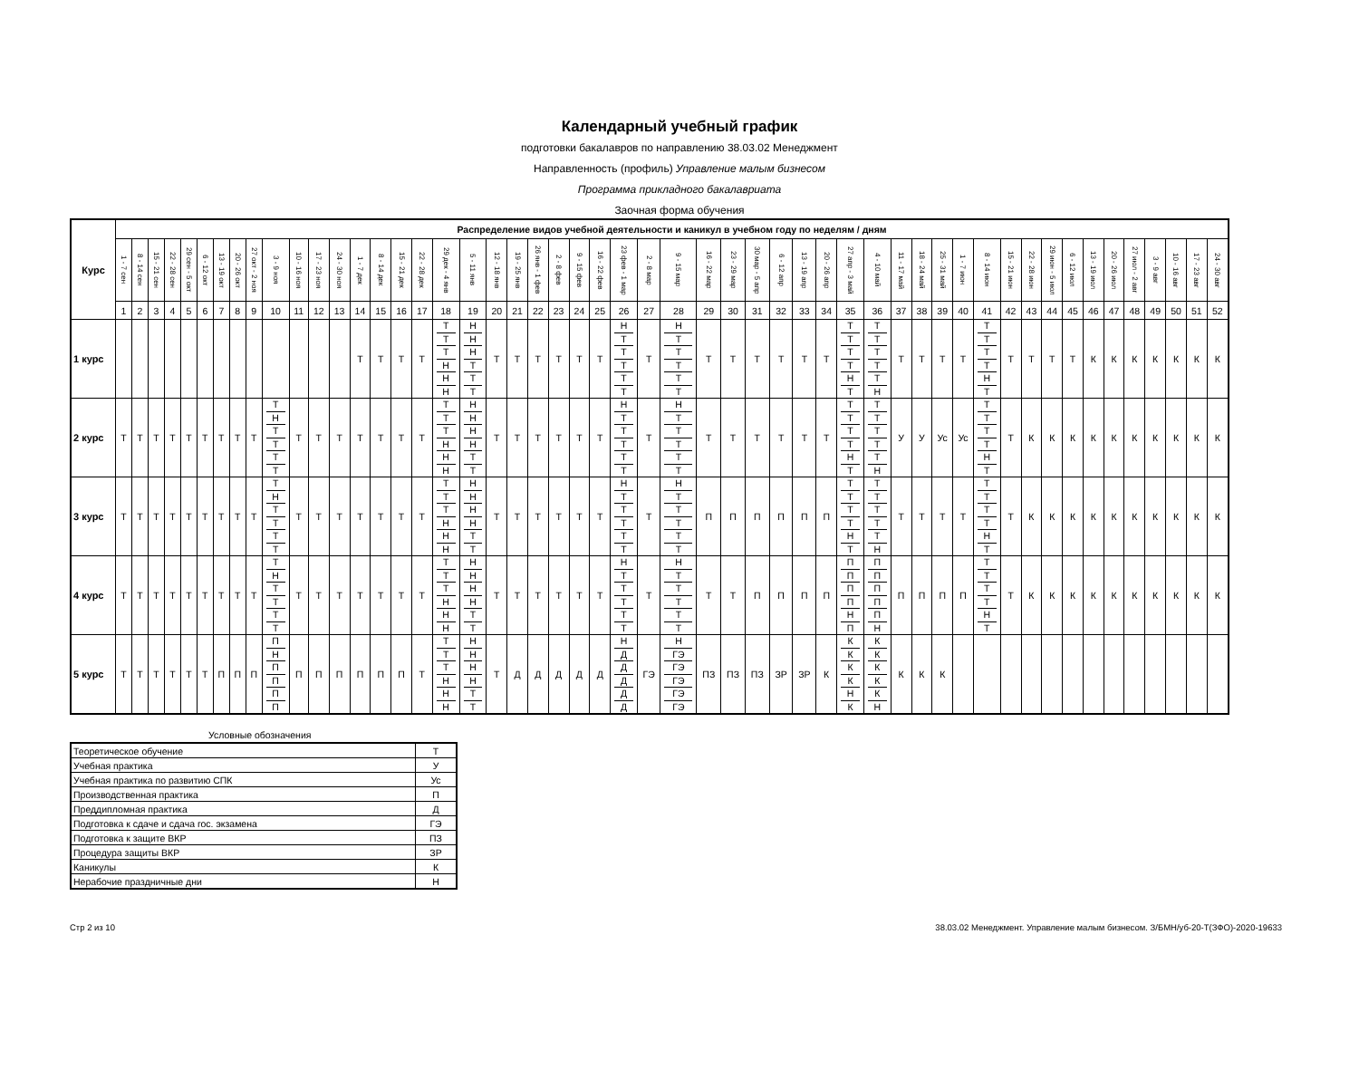Календарный учебный график
подготовки бакалавров по направлению 38.03.02 Менеджмент
Направленность (профиль) Управление малым бизнесом
Программа прикладного бакалавриата
Заочная форма обучения
| Курс | Распределение видов учебной деятельности и каникул в учебном году по неделям / дням | | | | | | | | | | | | | | | | | | | | | | | | | | | | | | | | | | | | | | | | | | | | | | | | | | | |
| --- | --- | --- | --- | --- | --- | --- | --- | --- | --- | --- | --- | --- | --- | --- | --- | --- | --- | --- | --- | --- | --- | --- | --- | --- | --- | --- | --- | --- | --- | --- | --- | --- | --- | --- | --- | --- | --- | --- | --- | --- | --- | --- | --- | --- | --- | --- | --- | --- | --- | --- | --- | --- |
| | 1 - 7 сен | 8 - 14 сен | 15 - 21 сен | 22 - 28 сен | 29 сен - 5 окт | 6 - 12 окт | 13 - 19 окт | 20 - 26 окт | 27 окт - 2 ноя | 3 - 9 ноя | 10 - 16 ноя | 17 - 23 ноя | 24 - 30 ноя | 1 - 7 дек | 8 - 14 дек | 15 - 21 дек | 22 - 28 дек | 29 дек - 4 янв | 5 - 11 янв | 12 - 18 янв | 19 - 25 янв | 26 янв - 1 фев | 2 - 8 фев | 9 - 15 фев | 16 - 22 фев | 23 фев - 1 мар | 2 - 8 мар | 9 - 15 мар | 16 - 22 мар | 23 - 29 мар | 30 мар - 5 апр | 6 - 12 апр | 13 - 19 апр | 20 - 26 апр | 27 апр - 3 май | 4 - 10 май | 11 - 17 май | 18 - 24 май | 25 - 31 май | 1 - 7 июн | 8 - 14 июн | 15 - 21 июн | 22 - 28 июн | 29 июн - 5 июл | 6 - 12 июл | 13 - 19 июл | 20 - 26 июл | 27 июл - 2 авг | 3 - 9 авг | 10 - 16 авг | 17 - 23 авг | 24 - 30 авг |
| | 1 | 2 | 3 | 4 | 5 | 6 | 7 | 8 | 9 | 10 | 11 | 12 | 13 | 14 | 15 | 16 | 17 | 18 | 19 | 20 | 21 | 22 | 23 | 24 | 25 | 26 | 27 | 28 | 29 | 30 | 31 | 32 | 33 | 34 | 35 | 36 | 37 | 38 | 39 | 40 | 41 | 42 | 43 | 44 | 45 | 46 | 47 | 48 | 49 | 50 | 51 | 52 |
| 1 курс | | | | | | | | | | | | | | Т | Т | Т | Т | Т Т Т Н Н Н | Н Н Н Т Т Т | Т | Т | Т | Т | Т | Т | Н Т Т Т Т Т | Т | Н Т Т Т Т Т | Т | Т | Т | Т | Т | Т | Т Т Т Т Н Т | Т Т Т Т Т Н | Т | Т | Т | Т | Т Т Т Т Н Т | Т | Т | Т | Т | К | К | К | К | К | К | К |
| 2 курс | Т | Т | Т | Т | Т | Т | Т | Т | Т | Т Н Т Т Т Т | Т | Т | Т | Т | Т | Т | Т | Т Т Т Н Н Н | Н Н Н Н Т Т | Т | Т | Т | Т | Т | Т | Н Т Т Т Т Т | Т | Н Т Т Т Т Т | Т | Т | Т | Т | Т | Т | Т Т Т Т Н Т | Т Т Т Т Т Н | У | У | Ус | Ус | Т Т Т Т Н Т | Т | К | К | К | К | К | К | К | К | К | К |
| 3 курс | Т | Т | Т | Т | Т | Т | Т | Т | Т | Т Н Т Т Т Т | Т | Т | Т | Т | Т | Т | Т | Т Т Т Н Н Н | Н Н Н Н Т Т | Т | Т | Т | Т | Т | Т | Н Т Т Т Т Т | Т | Н Т Т Т Т Т | П | П | П | П | П | П | Т Т Т Т Н Т | Т Т Т Т Т Н | Т | Т | Т | Т | Т Т Т Т Н Т | Т | К | К | К | К | К | К | К | К | К | К |
| 4 курс | Т | Т | Т | Т | Т | Т | Т | Т | Т | Т Н Т Т Т Т | Т | Т | Т | Т | Т | Т | Т | Т Т Т Н Н Н | Н Н Н Н Т Т | Т | Т | Т | Т | Т | Т | Н Т Т Т Т Т | Т | Н Т Т Т Т Т | Т | Т | П | П | П | П | П П П П Н П | П П П П П Н | П | П | П | П | Т Т Т Т Н Т | Т | К | К | К | К | К | К | К | К | К | К |
| 5 курс | Т | Т | Т | Т | Т | Т | П | П | П | П Н П П П П | П | П | П | П | П | П | Т | Т Т Т Н Н Н | Н Н Н Н Т Т | Т | Д | Д | Д | Д | Д | Н Д Д Д Д Д | ГЭ | Н ГЭ ГЭ ГЭ ГЭ ГЭ | ПЗ | ПЗ | ПЗ | ЗР | ЗР | К | К К К К Н К | К К К К К Н | К | К | К | | | | | | | | | | | | | |
Условные обозначения
| Теоретическое обучение | Т |
| Учебная практика | У |
| Учебная практика по развитию СПК | Ус |
| Производственная практика | П |
| Преддипломная практика | Д |
| Подготовка к сдаче и сдача гос. экзамена | ГЭ |
| Подготовка к защите ВКР | ПЗ |
| Процедура защиты ВКР | ЗР |
| Каникулы | К |
| Нерабочие праздничные дни | Н |
Стр 2 из 10 38.03.02 Менеджмент. Управление малым бизнесом. З/БМН/уб-20-Т(ЗФО)-2020-19633